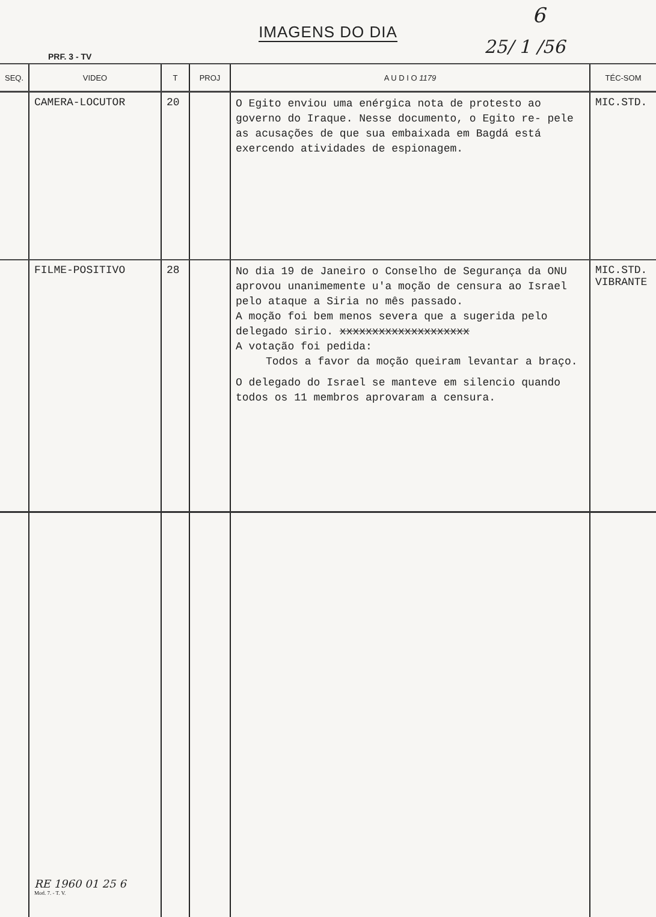IMAGENS DO DIA
6
25/ 1 /56
PRF. 3 - TV
| SEQ. | VIDEO | T | PROJ | A U D I O 1179 | TÉC-SOM |
| --- | --- | --- | --- | --- | --- |
| | CAMERA-LOCUTOR | 20 | | O Egito enviou uma enérgica nota de protesto ao governo do Iraque. Nesse documento, o Egito re- pele as acusações de que sua embaixada em Bagdá está exercendo atividades de espionagem. | MIC.STD. |
| | FILME-POSITIVO | 28 | | No dia 19 de Janeiro o Conselho de Segurança da ONU aprovou unanimemente u'a moção de censura ao Israel pelo ataque a Siria no mês passado. A moção foi bem menos severa que a sugerida pelo delegado sirio. xxxxxxxxxxxxxxxxxxxx A votação foi pedida: Todos a favor da moção queiram levantar a braço. O delegado do Israel se manteve em silencio quando todos os 11 membros aprovaram a censura. | MIC.STD. VIBRANTE |
| | RE 1960 01 25 6 Mod. 7. - T. V. | | | | |